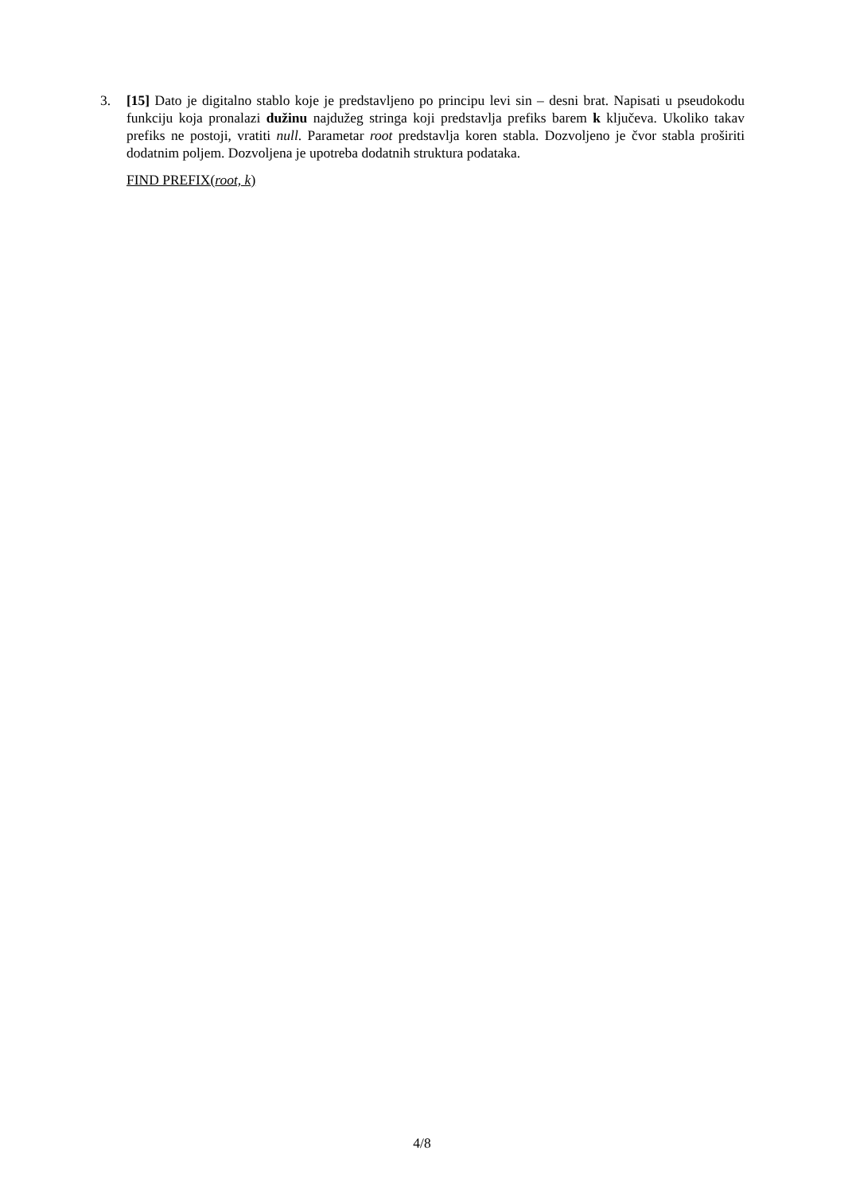3. [15] Dato je digitalno stablo koje je predstavljeno po principu levi sin – desni brat. Napisati u pseudokodu funkciju koja pronalazi dužinu najdužeg stringa koji predstavlja prefiks barem k ključeva. Ukoliko takav prefiks ne postoji, vratiti null. Parametar root predstavlja koren stabla. Dozvoljeno je čvor stabla proširiti dodatnim poljem. Dozvoljena je upotreba dodatnih struktura podataka.
FIND PREFIX(root, k)
4/8